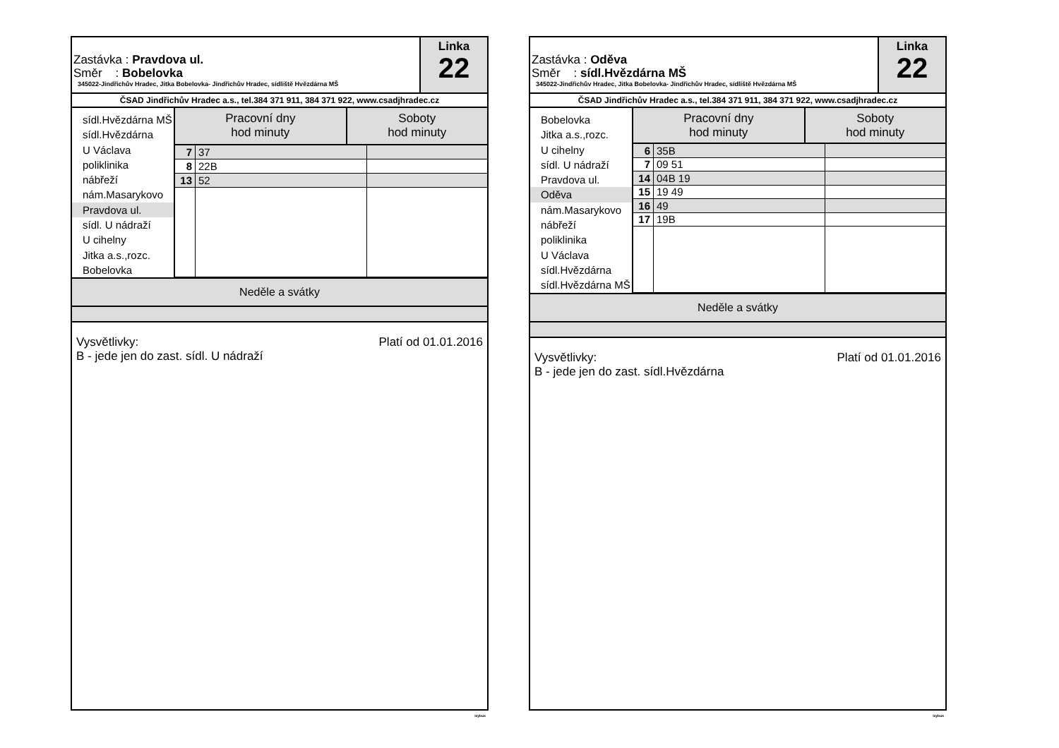Zastávka : Pravdova ul.
Směr : Bobelovka
345022-Jindřichův Hradec, Jitka Bobelovka- Jindřichův Hradec, sídliště Hvězdárna MŠ
Linka
22
ČSAD Jindřichův Hradec a.s., tel.384 371 911, 384 371 922, www.csadjhradec.cz
sídl.Hvězdárna MŠ
sídl.Hvězdárna
U Václava
poliklinika
nábřeží
nám.Masarykovo
Pravdova ul.
sídl. U nádraží
U cihelny
Jitka a.s.,rozc.
Bobelovka
| Pracovní dny hod minuty | | Soboty hod minuty | |
| --- | --- | --- | --- |
| 7 | 37 | | |
| 8 | 22B | | |
| 13 | 52 | | |
Neděle a svátky
Vysvětlivky:
B - jede jen do zast. sídl. U nádraží Platí od 01.01.2016
isybus
Zastávka : Oděva
Směr : sídl.Hvězdárna MŠ
345022-Jindřichův Hradec, Jitka Bobelovka- Jindřichův Hradec, sídliště Hvězdárna MŠ
Linka
22
ČSAD Jindřichův Hradec a.s., tel.384 371 911, 384 371 922, www.csadjhradec.cz
Bobelovka
Jitka a.s.,rozc.
U cihelny
sídl. U nádraží
Pravdova ul.
Oděva
nám.Masarykovo
nábřeží
poliklinika
U Václava
sídl.Hvězdárna
sídl.Hvězdárna MŠ
| Pracovní dny hod minuty | | Soboty hod minuty | |
| --- | --- | --- | --- |
| 6 | 35B | | |
| 7 | 09 51 | | |
| 14 | 04B 19 | | |
| 15 | 19 49 | | |
| 16 | 49 | | |
| 17 | 19B | | |
Neděle a svátky
Vysvětlivky:
B - jede jen do zast. sídl.Hvězdárna Platí od 01.01.2016
isybus